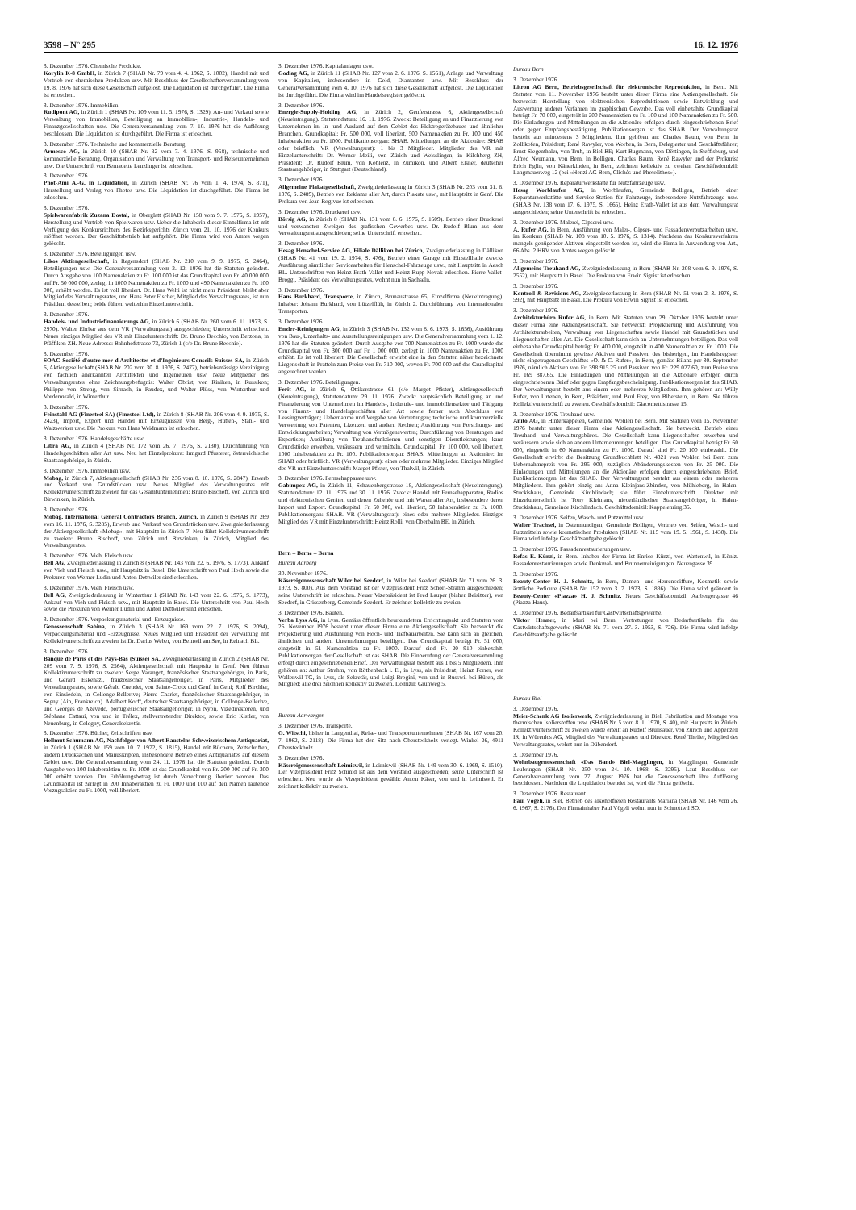3598 – N° 295 16. 12. 1976
3. Dezember 1976. Chemische Produkte.
Korylin K-8 GmbH, in Zürich 7 (SHAB Nr. 79 vom 4. 4. 1962, S. 1002), Handel mit und Vertrieb von chemischen Produkten usw. Mit Beschluss der Gesellschafterversammlung vom 19. 8. 1976 hat sich diese Gesellschaft aufgelöst. Die Liquidation ist durchgeführt. Die Firma ist erloschen.
3. Dezember 1976. Immobilien.
Rudipont AG, in Zürich 1 (SHAB Nr. 109 vom 11. 5. 1976, S. 1329), An- und Verkauf sowie Verwaltung von Immobilien, Beteiligung an Immobilien-, Industrie-, Handels- und Finanzgesellschaften usw. Die Generalversammlung vom 7. 10. 1976 hat die Auflösung beschlossen. Die Liquidation ist durchgeführt. Die Firma ist erloschen.
3. Dezember 1976. Technische und kommerzielle Beratung.
Armesco AG, in Zürich 10 (SHAB Nr. 82 vom 7. 4. 1976, S. 958), technische und kommerzielle Beratung, Organisation und Verwaltung von Transport- und Reiseunternehmen usw. Die Unterschrift von Bernadette Lenzlinger ist erloschen.
3. Dezember 1976.
Phot-Ami A.-G. in Liquidation, in Zürich (SHAB Nr. 76 vom 1. 4. 1974, S. 871), Herstellung und Verlag von Photos usw. Die Liquidation ist durchgeführt. Die Firma ist erloschen.
3. Dezember 1976.
Spielwarenfabrik Zuzana Dostal, in Oberglatt (SHAB Nr. 158 vom 9. 7. 1976, S. 1957), Herstellung und Vertrieb von Spielwaren usw. Ueber die Inhaberin dieser Einzelfirma ist mit Verfügung des Konkursrichters des Bezirksgerichts Zürich vom 21. 10. 1976 der Konkurs eröffnet worden. Der Geschäftsbetrieb hat aufgehört. Die Firma wird von Amtes wegen gelöscht.
3. Dezember 1976. Beteiligungen usw.
Likos Aktiengesellschaft, in Regensdorf (SHAB Nr. 210 vom 9. 9. 1975, S. 2464), Beteiligungen usw. Die Generalversammlung vom 2. 12. 1976 hat die Statuten geändert. Durch Ausgabe von 100 Namenaktien zu Fr. 100 000 ist das Grundkapital von Fr. 40 000 000 auf Fr. 50 000 000, zerlegt in 1000 Namenaktien zu Fr. 1000 und 490 Namenaktien zu Fr. 100 000, erhöht worden. Es ist voll liberiert. Dr. Hans Welti ist nicht mehr Präsident, bleibt aber Mitglied des Verwaltungsrates, und Hans Peter Fischer, Mitglied des Verwaltungsrates, ist nun Präsident desselben; beide führen weiterhin Einzelunterschrift.
3. Dezember 1976.
Handels- und Industriefinanzierungs AG, in Zürich 6 (SHAB Nr. 260 vom 6. 11. 1973, S. 2970). Walter Ehrbar aus dem VR (Verwaltungsrat) ausgeschieden; Unterschrift erloschen. Neues einziges Mitglied des VR mit Einzelunterschrift: Dr. Bruno Becchio, von Berzona, in Pfäffikon ZH. Neue Adresse: Bahnhofstrasse 73, Zürich 1 (c/o Dr. Bruno Becchio).
3. Dezember 1976.
SOAC Société d'outre-mer d'Architectes et d'Ingénieurs-Conseils Suisses SA, in Zürich 6, Aktiengesellschaft (SHAB Nr. 202 vom 30. 8. 1976, S. 2477), betriebsmässige Vereinigung von fachlich anerkannten Architekten und Ingenieuren usw. Neue Mitglieder des Verwaltungsrates ohne Zeichnungsbefugnis: Walter Obrist, von Riniken, in Russikon; Philippe von Streng, von Sirnach, in Paudex, und Walter Plüss, von Winterthur und Vordemwald, in Winterthur.
3. Dezember 1976.
Feinstahl AG (Finesteel SA) (Finesteel Ltd), in Zürich 8 (SHAB Nr. 206 vom 4. 9. 1975, S. 2423), Import, Export und Handel mit Erzeugnissen von Berg-, Hütten-, Stahl- und Walzwerken usw. Die Prokura von Hans Weidmann ist erloschen.
3. Dezember 1976. Handelsgeschäfte usw.
Libra AG, in Zürich 4 (SHAB Nr. 172 vom 26. 7. 1976, S. 2130), Durchführung von Handelsgeschäften aller Art usw. Neu hat Einzelprokura: Irmgard Pfusterer, österreichische Staatsangehörige, in Zürich.
3. Dezember 1976. Immobilien usw.
Mobag, in Zürich 7, Aktiengesellschaft (SHAB Nr. 236 vom 8. 10. 1976, S. 2847), Erwerb und Verkauf von Grundstücken usw. Neues Mitglied des Verwaltungsrates mit Kollektivunterschrift zu zweien für das Gesamtunternehmen: Bruno Bischoff, von Zürich und Birwinken, in Zürich.
3. Dezember 1976.
Mobag, International General Contractors Branch, Zürich, in Zürich 9 (SHAB Nr. 269 vom 16. 11. 1976, S. 3285), Erwerb und Verkauf von Grundstücken usw. Zweigniederlassung der Aktiengesellschaft «Mobag», mit Hauptsitz in Zürich 7. Neu führt Kollektivunterschrift zu zweien: Bruno Bischoff, von Zürich und Birwinken, in Zürich, Mitglied des Verwaltungsrates.
3. Dezember 1976. Vieh, Fleisch usw.
Bell AG, Zweigniederlassung in Zürich 8 (SHAB Nr. 143 vom 22. 6. 1976, S. 1773), Ankauf von Vieh und Fleisch usw., mit Hauptsitz in Basel. Die Unterschrift von Paul Hoch sowie die Prokuren von Werner Ludin und Anton Dettwiler sind erloschen.
3. Dezember 1976. Vieh, Fleisch usw.
Bell AG, Zweigniederlassung in Winterthur 1 (SHAB Nr. 143 vom 22. 6. 1976, S. 1773), Ankauf von Vieh und Fleisch usw., mit Hauptsitz in Basel. Die Unterschrift von Paul Hoch sowie die Prokuren von Werner Ludin und Anton Dettwiler sind erloschen.
3. Dezember 1976. Verpackungsmaterial und -Erzeugnisse.
Genossenschaft Sabina, in Zürich 3 (SHAB Nr. 169 vom 22. 7. 1976, S. 2094), Verpackungsmaterial und -Erzeugnisse. Neues Mitglied und Präsident der Verwaltung mit Kollektivunterschrift zu zweien ist Dr. Darius Weber, von Beinwil am See, in Reinach BL.
3. Dezember 1976.
Banque de Paris et des Pays-Bas (Suisse) SA, Zweigniederlassung in Zürich 2 (SHAB Nr. 209 vom 7. 9. 1976, S. 2564), Aktiengesellschaft mit Hauptsitz in Genf. Neu führen Kollektivunterschrift zu zweien: Serge Varangot, französischer Staatsangehöriger, in Paris, und Gérard Eskenazi, französischer Staatsangehöriger, in Paris, Mitglieder des Verwaltungsrates, sowie Gérald Cuendet, von Sainte-Croix und Genf, in Genf; Rolf Birchler, von Einsiedeln, in Collonge-Bellerive; Pierre Charlet, französischer Staatsangehöriger, in Segny (Ain, Frankreich). Adalbert Korff, deutscher Staatsangehöriger, in Collonge-Bellerive, und Georges de Azevedo, portugiesischer Staatsangehöriger, in Nyon, Vizedirektoren, und Stéphane Cattaui, von und in Trélex, stellvertretender Direktor, sowie Eric Kistler, von Neuenburg, in Cologny, Generalsekretär.
3. Dezember 1976. Bücher, Zeitschriften usw.
Hellmut Schumann AG, Nachfolger von Albert Raustelns Schweizerischem Antiquariat, in Zürich 1 (SHAB Nr. 159 vom 10. 7. 1972, S. 1815), Handel mit Büchern, Zeitschriften, andern Drucksachen und Manuskripten, insbesondere Betrieb eines Antiquariates auf diesem Gebiet usw. Die Generalversammlung vom 24. 11. 1976 hat die Statuten geändert. Durch Ausgabe von 100 Inhaberaktien zu Fr. 1000 ist das Grundkapital von Fr. 200 000 auf Fr. 300 000 erhöht worden. Der Erhöhungsbetrag ist durch Verrechnung liberiert worden. Das Grundkapital ist zerlegt in 200 Inhaberaktien zu Fr. 1000 und 100 auf den Namen lautende Vorzugsaktien zu Fr. 1000, voll liberiert.
3. Dezember 1976. Kapitalanlagen usw.
Godiag AG, in Zürich 11 (SHAB Nr. 127 vom 2. 6. 1976, S. 1561), Anlage und Verwaltung von Kapitalien, insbesondere in Gold, Diamanten usw. Mit Beschluss der Generalversammlung vom 4. 10. 1976 hat sich diese Gesellschaft aufgelöst. Die Liquidation ist durchgeführt. Die Firma wird im Handelsregister gelöscht.
3. Dezember 1976.
Energie-Supply-Holding AG, in Zürich 2, Genferstrasse 6, Aktiengesellschaft (Neueintragung). Statutendatum: 16. 11. 1976. Zweck: Beteiligung an und Finanzierung von Unternehmen im In- und Ausland auf dem Gebiet des Elektrogerätebaues und ähnlicher Branchen. Grundkapital: Fr. 500 000, voll liberiert, 500 Namenaktien zu Fr. 100 und 450 Inhaberaktien zu Fr. 1000. Publikationsorgan: SHAB. Mitteilungen an die Aktionäre: SHAB oder brieflich. VR (Verwaltungsrat): 1 bis 3 Mitglieder. Mitglieder des VR mit Einzelunterschrift: Dr. Werner Meili, von Zürich und Weisslingen, in Kilchberg ZH, Präsident; Dr. Rudolf Blum, von Koblenz, in Zumikon, und Albert Elsner, deutscher Staatsangehöriger, in Stuttgart (Deutschland).
3. Dezember 1976.
Allgemeine Plakatgesellschaft, Zweigniederlassung in Zürich 3 (SHAB Nr. 203 vom 31. 8. 1976, S. 2489), Betrieb von Reklame aller Art, durch Plakate usw., mit Hauptsitz in Genf. Die Prokura von Jean Rogivue ist erloschen.
3. Dezember 1976. Druckerei usw.
Börsig AG, in Zürich 8 (SHAB Nr. 131 vom 8. 6. 1976, S. 1609). Betrieb einer Druckerei und verwandten Zweigen des grafischen Gewerbes usw. Dr. Rudolf Blum aus dem Verwaltungsrat ausgeschieden; seine Unterschrift erloschen.
3. Dezember 1976.
Hesag Henschel-Service AG, Filiale Dällikon bei Zürich, Zweigniederlassung in Dällikon (SHAB Nr. 41 vom 19. 2. 1974, S. 476), Betrieb einer Garage mit Einstellhalle zwecks Ausführung sämtlicher Servicearbeiten für Henschel-Fahrzeuge usw., mit Hauptsitz in Aesch BL. Unterschriften von Heinz Erath-Vallet und Heinz Rupp-Novak erloschen. Pierre Vallet-Broggi, Präsident des Verwaltungsrates, wohnt nun in Sachseln.
3. Dezember 1976.
Hans Burkhard, Transporte, in Zürich, Brunaustrasse 65, Einzelfirma (Neueintragung). Inhaber: Johann Burkhard, von Lützelflüh, in Zürich 2. Durchführung von internationalen Transporten.
3. Dezember 1976.
Enzler-Reinigungen AG, in Zürich 3 (SHAB Nr. 132 vom 8. 6. 1973, S. 1656), Ausführung von Bau-, Unterhalts- und Ausstellungsreinigungen usw. Die Generalversammlung vom 1. 12. 1976 hat die Statuten geändert. Durch Ausgabe von 700 Namenaktien zu Fr. 1000 wurde das Grundkapital von Fr. 300 000 auf Fr. 1 000 000, zerlegt in 1000 Namenaktien zu Fr. 1000 erhöht. Es ist voll liberiert. Die Gesellschaft erwirbt eine in den Statuten näher bezeichnete Liegenschaft in Pratteln zum Preise von Fr. 710 000, wovon Fr. 700 000 auf das Grundkapital angerechnet werden.
3. Dezember 1976. Beteiligungen.
Ferit AG, in Zürich 6, Ottikerstrasse 61 (c/o Margot Pfister), Aktiengesellschaft (Neueintragung), Statutendatum: 29. 11. 1976. Zweck: hauptsächlich Beteiligung an und Finanzierung von Unternehmen im Handels-, Industrie- und Immobiliensektor und Tätigung von Finanz- und Handelsgeschäften aller Art sowie ferner auch Abschluss von Leasingverträgen; Uebernahme und Vergabe von Vertretungen; technische und kommerzielle Verwertung von Patenten, Lizenzen und andern Rechten; Ausführung von Forschungs- und Entwicklungsarbeiten; Verwaltung von Vermögenswerten; Durchführung von Beratungen und Expertisen; Ausübung von Treuhandfunktionen und sonstigen Dienstleistungen; kann Grundstücke erwerben, veräussern und vermitteln. Grundkapital: Fr. 100 000, voll liberiert, 1000 Inhaberaktien zu Fr. 100. Publikationsorgan: SHAB. Mitteilungen an Aktionäre: im SHAB oder brieflich. VR (Verwaltungsrat): eines oder mehrere Mitglieder. Einziges Mitglied des VR mit Einzelunterschrift: Margot Pfister, von Thalwil, in Zürich.
3. Dezember 1976. Fernsehapparate usw.
Gabimpex AG, in Zürich 11, Schauenbergstrasse 18, Aktiengesellschaft (Neueintragung). Statutendatum: 12. 11. 1976 und 30. 11. 1976. Zweck: Handel mit Fernsehapparaten, Radios und elektronischen Geräten und deren Zubehör und mit Waren aller Art, insbesondere deren Import und Export. Grundkapital: Fr. 50 000, voll liberiert, 50 Inhaberaktien zu Fr. 1000. Publikationsorgan: SHAB. VR (Verwaltungsrat): eines oder mehrere Mitglieder. Einziges Mitglied des VR mit Einzelunterschrift: Heinz Rolli, von Oberbalm BE, in Zürich.
Bern – Berne – Berna
Bureau Aarberg
30. November 1976.
Käsereigenossenschaft Wiler bei Seedorf, in Wiler bei Seedorf (SHAB Nr. 71 vom 26. 3. 1973, S. 800). Aus dem Vorstand ist der Vizepräsident Fritz Schori-Strahm ausgeschieden; seine Unterschrift ist erloschen. Neuer Vizepräsident ist Fred Lauper (bisher Beisitzer), von Seedorf, in Grissenberg, Gemeinde Seedorf. Er zeichnet kollektiv zu zweien.
3. Dezember 1976. Bauten.
Verba Lyss AG, in Lyss. Gemäss öffentlich beurkundetem Errichtungsakt und Statuten vom 26. November 1976 besteht unter dieser Firma eine Aktiengesellschaft. Sie bezweckt die Projektierung und Ausführung von Hoch- und Tiefbauarbeiten. Sie kann sich an gleichen, ähnlichen und andern Unternehmungen beteiligen. Das Grundkapital beträgt Fr. 51 000, eingeteilt in 51 Namenaktien zu Fr. 1000. Darauf sind Fr. 20 910 einbezahlt. Publikationsorgan der Gesellschaft ist das SHAB. Die Einberufung der Generalversammlung erfolgt durch eingeschriebenen Brief. Der Verwaltungsrat besteht aus 1 bis 5 Mitgliedern. Ihm gehören an: Arthur Strahm, von Röthenbach i. E., in Lyss, als Präsident; Heinz Forrer, von Wallenwil TG, in Lyss, als Sekretär, und Luigi Brogini, von und in Busswil bei Büren, als Mitglied; alle drei zeichnen kollektiv zu zweien. Domizil: Grünweg 5.
Bureau Aarwangen
3. Dezember 1976. Transporte.
G. Witschi, bisher in Langenthal, Reise- und Transportunternehmen (SHAB Nr. 167 vom 20. 7. 1962, S. 2118). Die Firma hat den Sitz nach Obersteckholz verlegt. Winkel 26, 4911 Obersteckholz.
3. Dezember 1976.
Käsereigenossenschaft Leimiswil, in Leimiswil (SHAB Nr. 149 vom 30. 6. 1969, S. 1510). Der Vizepräsident Fritz Schmid ist aus dem Vorstand ausgeschieden; seine Unterschrift ist erloschen. Neu wurde als Vizepräsident gewählt: Anton Käser, von und in Leimiswil. Er zeichnet kollektiv zu zweien.
Bureau Bern
3. Dezember 1976.
Litron AG Bern, Betriebsgesellschaft für elektronische Reproduktion, in Bern. Mit Statuten vom 11. November 1976 besteht unter dieser Firma eine Aktiengesellschaft. Sie bezweckt: Herstellung von elektronischen Reproduktionen sowie Entwicklung und Auswertung anderer Verfahren im graphischen Gewerbe. Das voll einbezahlte Grundkapital beträgt Fr. 70 000, eingeteilt in 200 Namenaktien zu Fr. 100 und 100 Namenaktien zu Fr. 500. Die Einladungen und Mitteilungen an die Aktionäre erfolgen durch eingeschriebenen Brief oder gegen Empfangsbestätigung. Publikationsorgan ist das SHAB. Der Verwaltungsrat besteht aus mindestens 3 Mitgliedern. Ihm gehören an: Charles Baum, von Bern, in Zollikofen, Präsident; René Rawyler, von Worben, in Bern, Delegierter und Geschäftsführer; Ernst Siegenthaler, von Trub, in Biel BE; Kurt Bugmann, von Döttingen, in Steffisburg, und Alfred Neumann, von Bern, in Bolligen. Charles Baum, René Rawyler und der Prokurist Erich Eglin, von Känerkinden, in Bern, zeichnen kollektiv zu zweien. Geschäftsdomizil: Langmauerweg 12 (bei «Henzi AG Bern, Clichés und Photolithos»).
3. Dezember 1976. Reparaturwerkstätte für Nutzfahrzeuge usw.
Hesag Worblaufen AG, in Worblaufen, Gemeinde Bolligen, Betrieb einer Reparaturwerkstätte und Service-Station für Fahrzeuge, insbesondere Nutzfahrzeuge usw. (SHAB Nr. 138 vom 17. 6. 1975, S. 1665). Heinz Erath-Vallet ist aus dem Verwaltungsrat ausgeschieden; seine Unterschrift ist erloschen.
3. Dezember 1976. Malerei, Gipserei usw.
A. Rufer AG, in Bern, Ausführung von Maler-, Gipser- und Fassadenverputzarbeiten usw., im Konkurs (SHAB Nr. 108 vom 10. 5. 1976, S. 1314). Nachdem das Konkursverfahren mangels genügender Aktiven eingestellt worden ist, wird die Firma in Anwendung von Art., 66 Abs. 2 HRV von Amtes wegen gelöscht.
3. Dezember 1976.
Allgemeine Treuhand AG, Zweigniederlassung in Bern (SHAB Nr. 208 vom 6. 9. 1976, S. 2552), mit Hauptsitz in Basel. Die Prokura von Erwin Sigrist ist erloschen.
3. Dezember 1976.
Kontroll & Revisions AG, Zweigniederlassung in Bern (SHAB Nr. 51 vom 2. 3. 1976, S. 592), mit Hauptsitz in Basel. Die Prokura von Erwin Sigrist ist erloschen.
3. Dezember 1976.
Architekturbüro Rufer AG, in Bern. Mit Statuten vom 29. Oktober 1976 besteht unter dieser Firma eine Aktiengesellschaft. Sie bezweckt: Projektierung und Ausführung von Architekturarbeiten, Verwaltung von Liegenschaften sowie Handel mit Grundstücken und Liegenschaften aller Art. Die Gesellschaft kann sich an Unternehmungen beteiligen. Das voll einbezahlte Grundkapital beträgt Fr. 400 000, eingeteilt in 400 Namenaktien zu Fr. 1000. Die Gesellschaft übernimmt gewisse Aktiven und Passiven des bisherigen, im Handelsregister nicht eingetragenen Geschäftes «O. & C. Rufer», in Bern, gemäss Bilanz per 30. September 1976, nämlich Aktiven von Fr. 398 915.25 und Passiven von Fr. 229 027.60, zum Preise von Fr. 169 887.65. Die Einladungen und Mitteilungen an die Aktionäre erfolgen durch eingeschriebenen Brief oder gegen Empfangsbescheinigung. Publikationsorgan ist das SHAB. Der Verwaltungsrat besteht aus einem oder mehreren Mitgliedern. Ihm gehören an: Willy Rufer, von Urtenen, in Bern, Präsident, und Paul Frey, von Biberstein, in Bern. Sie führen Kollektivunterschrift zu zweien. Geschäftsdomizil: Giacomettistrasse 15.
3. Dezember 1976. Treuhand usw.
Anito AG, in Hinterkappelen, Gemeinde Wohlen bei Bern. Mit Statuten vom 15. November 1976 besteht unter dieser Firma eine Aktiengesellschaft. Sie bezweckt. Betrieb eines Treuhand- und Verwaltungsbüros. Die Gesellschaft kann Liegenschaften erwerben und veräussern sowie sich an andern Unternehmungen beteiligen. Das Grundkapital beträgt Fr. 60 000, eingeteilt in 60 Namenaktien zu Fr. 1000. Darauf sind Fr. 20 100 einbezahlt. Die Gesellschaft erwirbt die Besitzung Grundbuchblatt Nr. 4321 von Wohlen bei Bern zum Uebernahmepreis von Fr. 295 000, zuzüglich Abänderungskosten von Fr. 25 000. Die Einladungen und Mitteilungen an die Aktionäre erfolgen durch eingeschriebenen Brief. Publikationsorgan ist das SHAB. Der Verwaltungsrat besteht aus einem oder mehreren Mitgliedern. Ihm gehört einzig an: Anna Kleinjans-Zbinden, von Mühleberg, in Halen-Stuckishaus, Gemeinde Kirchlindach; sie führt Einzelunterschrift. Direktor mit Einzelunterschrift ist Tony Kleinjans, niederländischer Staatsangehöriger, in Halen-Stuckishaus, Gemeinde Kirchlindach. Geschäftsdomizil: Kappelenring 35.
3. Dezember 1976. Seifen, Wasch- und Putzmittel usw.
Walter Trachsel, in Ostermundigen, Gemeinde Bolligen, Vertrieb von Seifen, Wasch- und Putzmitteln sowie kosmetischen Produkten (SHAB Nr. 115 vom 19. 5. 1961, S. 1430). Die Firma wird infolge Geschäftsaufgabe gelöscht.
3. Dezember 1976. Fassadenrestaurierungen usw.
Refas E. Künzi, in Bern. Inhaber der Firma ist Enrico Künzi, von Wattenwil, in Köniz. Fassadenrestaurierungen sowie Denkmal- und Brunnenreinigungen. Neuengasse 39.
3. Dezember 1976.
Beauty-Center H. J. Schmitz, in Bern, Damen- und Herrencoiffure, Kosmetik sowie ärztliche Pedicure (SHAB Nr. 152 vom 3. 7. 1973, S. 1886). Die Firma wird geändert in Beauty-Center «Piazza» H. J. Schmitz. Neues Geschäftsdomizil: Aarbergergasse 46 (Piazza-Haus).
3. Dezember 1976. Bedarfsartikel für Gastwirtschaftsgewerbe.
Viktor Henner, in Muri bei Bern, Vertretungen von Bedarfsartikeln für das Gastwirtschaftsgewerbe (SHAB Nr. 71 vom 27. 3. 1953, S. 726). Die Firma wird infolge Geschäftsaufgabe gelöscht.
Bureau Biel
3. Dezember 1976.
Meier-Schenk AG Isolierwerk, Zweigniederlassung in Biel, Fabrikation und Montage von thermischen Isolierstoffen usw. (SHAB Nr. 5 vom 8. 1. 1970, S. 40), mit Hauptsitz in Zürich. Kollektivunterschrift zu zweien wurde erteilt an Rudolf Brülisauer, von Zürich und Appenzell IR, in Würenlos AG, Mitglied des Verwaltungsrates und Direktor. René Theiler, Mitglied des Verwaltungsrates, wohnt nun in Dübendorf.
3. Dezember 1976.
Wohnbaugenossenschaft «Das Band» Biel-Magglingen, in Magglingen, Gemeinde Leubringen (SHAB Nr. 250 vom 24. 10. 1968, S. 2295). Laut Beschluss der Generalversammlung vom 27. August 1976 hat die Genossenschaft ihre Auflösung beschlossen. Nachdem die Liquidation beendet ist, wird die Firma gelöscht.
3. Dezember 1976. Restaurant.
Paul Vögeli, in Biel, Betrieb des alkoholfreien Restaurants Mariana (SHAB Nr. 146 vom 26. 6. 1967, S. 2176). Der Firmainhaber Paul Vögeli wohnt nun in Schnottwil SO.